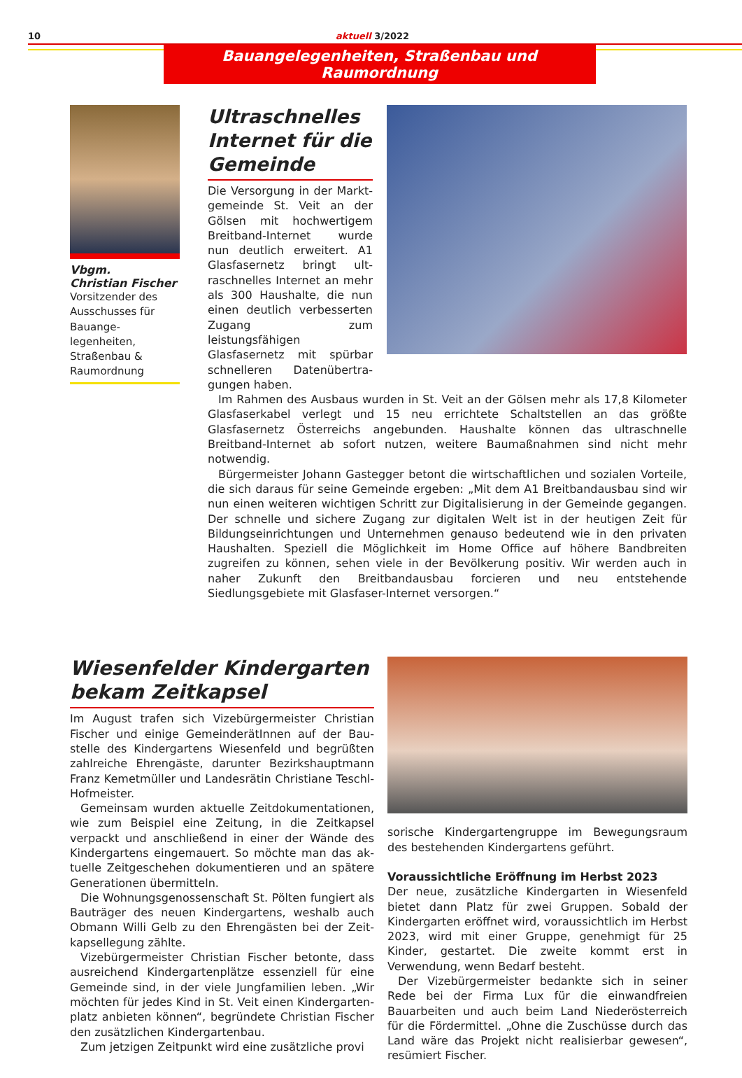10 aktuell 3/2022
Bauangelegenheiten, Straßenbau und Raumordnung
Vbgm.
Christian Fischer
Vorsitzender des Aus­schusses für Bauange­legenheiten, Straßen­bau & Raumordnung
Ultraschnelles Internet für die Gemeinde
Die Versorgung in der Markt­gemeinde St. Veit an der Gölsen mit hochwertigem Breitband-Internet wurde nun deutlich erweitert. A1 Glasfasernetz bringt ult­raschnelles Internet an mehr als 300 Haushalte, die nun einen deutlich verbesserten Zugang zum leistungsfähigen Glasfasernetz mit spürbar schnelleren Datenübertra­gungen haben.
Im Rahmen des Ausbaus wurden in St. Veit an der Gölsen mehr als 17,8 Kilometer Glasfaserkabel verlegt und 15 neu errichtete Schaltstellen an das größte Glasfasernetz Österreichs angebunden. Haushalte können das ultraschnelle Breitband-Internet ab sofort nutzen, weitere Baumaßnahmen sind nicht mehr notwendig.
Bürgermeister Johann Gastegger betont die wirtschaftlichen und sozialen Vorteile, die sich daraus für seine Gemeinde ergeben: „Mit dem A1 Breitbandausbau sind wir nun einen weiteren wichtigen Schritt zur Digitalisierung in der Gemeinde gegangen. Der schnelle und sichere Zugang zur digitalen Welt ist in der heutigen Zeit für Bildungs­einrichtungen und Unternehmen genauso bedeutend wie in den privaten Haushalten. Speziell die Möglichkeit im Home Office auf höhere Bandbreiten zugreifen zu können, sehen viele in der Bevölkerung positiv. Wir werden auch in naher Zukunft den Breit­bandausbau forcieren und neu entstehende Siedlungsgebiete mit Glasfaser-Internet versorgen.“
Wiesenfelder Kindergarten bekam Zeitkapsel
Im August trafen sich Vizebürgermeister Christian Fischer und einige GemeinderätInnen auf der Bau­stelle des Kindergartens Wiesenfeld und begrüßten zahlreiche Ehrengäste, darunter Bezirkshauptmann Franz Kemetmüller und Landesrätin Christiane Teschl-Hofmeister.
Gemeinsam wurden aktuelle Zeitdokumentatio­nen, wie zum Beispiel eine Zeitung, in die Zeitkapsel verpackt und anschließend in einer der Wände des Kindergartens eingemauert. So möchte man das ak­tuelle Zeitgeschehen dokumentieren und an spätere Generationen übermitteln.
Die Wohnungsgenossenschaft St. Pölten fungiert als Bauträger des neuen Kindergartens, weshalb auch Obmann Willi Gelb zu den Ehrengästen bei der Zeit­kapsellegung zählte.
Vizebürgermeister Christian Fischer betonte, dass ausreichend Kindergartenplätze essenziell für eine Gemeinde sind, in der viele Jungfamilien leben. „Wir möchten für jedes Kind in St. Veit einen Kindergarten­platz anbieten können“, begründete Christian Fischer den zusätzlichen Kindergartenbau.
Zum jetzigen Zeitpunkt wird eine zusätzliche provi­
sorische Kindergartengruppe im Bewegungsraum des bestehenden Kindergartens geführt.
Voraussichtliche Eröffnung im Herbst 2023
Der neue, zusätzliche Kindergarten in Wiesenfeld bie­tet dann Platz für zwei Gruppen. Sobald der Kinder­garten eröffnet wird, voraussichtlich im Herbst 2023, wird mit einer Gruppe, genehmigt für 25 Kinder, ge­startet. Die zweite kommt erst in Verwendung, wenn Bedarf besteht.
Der Vizebürgermeister bedankte sich in seiner Rede bei der Firma Lux für die einwandfreien Bauarbeiten und auch beim Land Niederösterreich für die Förder­mittel. „Ohne die Zuschüsse durch das Land wäre das Projekt nicht realisierbar gewesen“, resümiert Fischer.